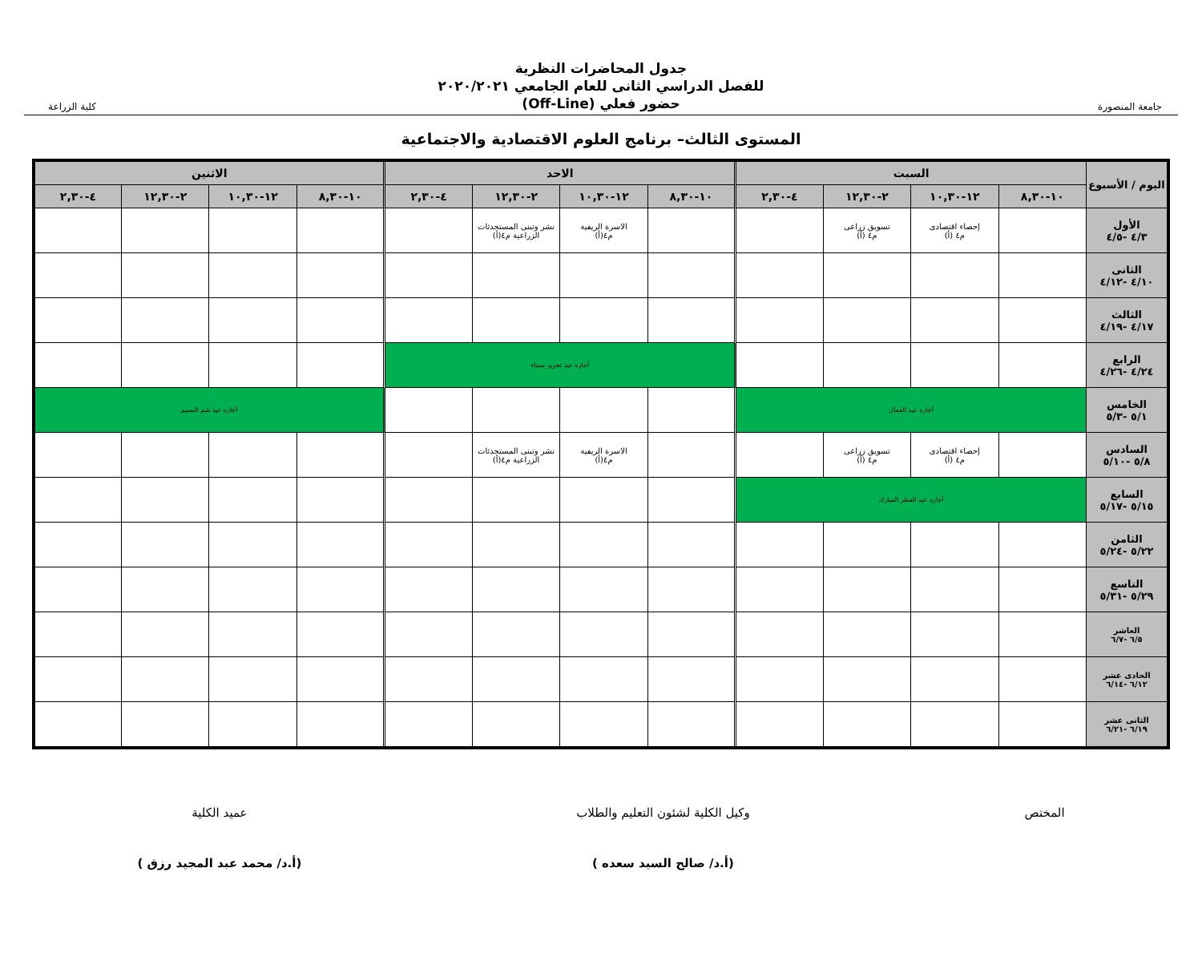جامعة المنصورة
جدول المحاضرات النظرية
للفصل الدراسي الثانى للعام الجامعي ٢٠٢٠/٢٠٢١
حضور فعلي (Off-Line)
كلية الزراعة
المستوى الثالث– برنامج العلوم الاقتصادية والاجتماعية
| اليوم / الأسبوع | السبت | | | | الاحد | | | | الاثنين | | | |
| --- | --- | --- | --- | --- | --- | --- | --- | --- | --- | --- | --- | --- |
| | ١٠-٨,٣٠ | ١٢-١٠,٣٠ | ٢-١٢,٣٠ | ٤-٢,٣٠ | ١٠-٨,٣٠ | ١٢-١٠,٣٠ | ٢-١٢,٣٠ | ٤-٢,٣٠ | ١٠-٨,٣٠ | ١٢-١٠,٣٠ | ٢-١٢,٣٠ | ٤-٢,٣٠ |
| الأول ٤/٣ -٤/٥ | | إحصاء اقتصادى م٤ (أ) | تسويق زراعى م٤ (أ) | | | الاسرة الريفية م٤(أ) | نشر وتبنى المستحدثات الزراعية م٤(أ) | | | | | |
| الثانى ٤/١٠ -٤/١٢ | | | | | | | | | | | | |
| الثالث ٤/١٧ -٤/١٩ | | | | | | | | | | | | |
| الرابع ٤/٢٤ -٤/٢٦ | | | | | أجازة عيد تحرير سيناء | | | | | | | |
| الخامس ٥/١ -٥/٣ | أجازة عيد العمال | | | | | | | | أجازة عيد شم النسيم | | | |
| السادس ٥/٨ -٥/١٠ | | إحصاء اقتصادى م٤ (أ) | تسويق زراعى م٤ (أ) | | | الاسرة الريفية م٤(أ) | نشر وتبنى المستحدثات الزراعية م٤(أ) | | | | | |
| السابع ٥/١٥ -٥/١٧ | أجازة عيد الفطر المبارك | | | | | | | | | | | |
| الثامن ٥/٢٢ -٥/٢٤ | | | | | | | | | | | | |
| التاسع ٥/٢٩ -٥/٣١ | | | | | | | | | | | | |
| العاشر ٦/٥ -٦/٧ | | | | | | | | | | | | |
| الحادى عشر ٦/١٢ -٦/١٤ | | | | | | | | | | | | |
| الثانى عشر ٦/١٩ -٦/٢١ | | | | | | | | | | | | |
المختص وكيل الكلية لشئون التعليم والطلاب
(أ.د/ صالح السيد سعده )
عميد الكلية
(أ.د/ محمد عبد المجيد رزق )